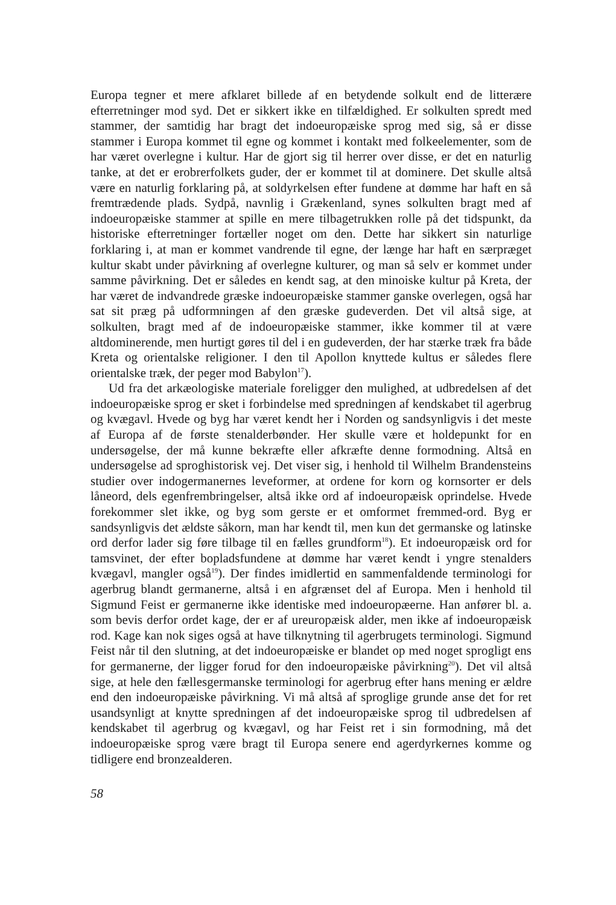Europa tegner et mere afklaret billede af en betydende solkult end de litterære efterretninger mod syd. Det er sikkert ikke en tilfældighed. Er solkulten spredt med stammer, der samtidig har bragt det indoeuropæiske sprog med sig, så er disse stammer i Europa kommet til egne og kommet i kontakt med folkeelementer, som de har været overlegne i kultur. Har de gjort sig til herrer over disse, er det en naturlig tanke, at det er erobrerfolkets guder, der er kommet til at dominere. Det skulle altså være en naturlig forklaring på, at soldyrkelsen efter fundene at dømme har haft en så fremtrædende plads. Sydpå, navnlig i Grækenland, synes solkulten bragt med af indoeuropæiske stammer at spille en mere tilbagetrukken rolle på det tidspunkt, da historiske efterretninger fortæller noget om den. Dette har sikkert sin naturlige forklaring i, at man er kommet vandrende til egne, der længe har haft en særpræget kultur skabt under påvirkning af overlegne kulturer, og man så selv er kommet under samme påvirkning. Det er således en kendt sag, at den minoiske kultur på Kreta, der har været de indvandrede græske indoeuropæiske stammer ganske overlegen, også har sat sit præg på udformningen af den græske gudeverden. Det vil altså sige, at solkulten, bragt med af de indoeuropæiske stammer, ikke kommer til at være altdominerende, men hurtigt gøres til del i en gudeverden, der har stærke træk fra både Kreta og orientalske religioner. I den til Apollon knyttede kultus er således flere orientalske træk, der peger mod Babylon<sup>17</sup>).
Ud fra det arkæologiske materiale foreligger den mulighed, at udbredelsen af det indoeuropæiske sprog er sket i forbindelse med spredningen af kendskabet til agerbrug og kvægavl. Hvede og byg har været kendt her i Norden og sandsynligvis i det meste af Europa af de første stenalderbønder. Her skulle være et holdepunkt for en undersøgelse, der må kunne bekræfte eller afkræfte denne formodning. Altså en undersøgelse ad sproghistorisk vej. Det viser sig, i henhold til Wilhelm Brandensteins studier over indogermanernes leveformer, at ordene for korn og kornsorter er dels låneord, dels egenfrembringelser, altså ikke ord af indoeuropæisk oprindelse. Hvede forekommer slet ikke, og byg som gerste er et omformet fremmed-ord. Byg er sandsynligvis det ældste såkorn, man har kendt til, men kun det germanske og latinske ord derfor lader sig føre tilbage til en fælles grundform<sup>18</sup>). Et indoeuropæisk ord for tamsvinet, der efter bopladsfundene at dømme har været kendt i yngre stenalders kvægavl, mangler også<sup>19</sup>). Der findes imidlertid en sammenfaldende terminologi for agerbrug blandt germanerne, altså i en afgrænset del af Europa. Men i henhold til Sigmund Feist er germanerne ikke identiske med indoeuropæerne. Han anfører bl. a. som bevis derfor ordet kage, der er af ureuropæisk alder, men ikke af indoeuropæisk rod. Kage kan nok siges også at have tilknytning til agerbrugets terminologi. Sigmund Feist når til den slutning, at det indoeuropæiske er blandet op med noget sprogligt ens for germanerne, der ligger forud for den indoeuropæiske påvirkning<sup>20</sup>). Det vil altså sige, at hele den fællesgermanske terminologi for agerbrug efter hans mening er ældre end den indoeuropæiske påvirkning. Vi må altså af sproglige grunde anse det for ret usandsynligt at knytte spredningen af det indoeuropæiske sprog til udbredelsen af kendskabet til agerbrug og kvægavl, og har Feist ret i sin formodning, må det indoeuropæiske sprog være bragt til Europa senere end agerdyrkernes komme og tidligere end bronzealderen.
58